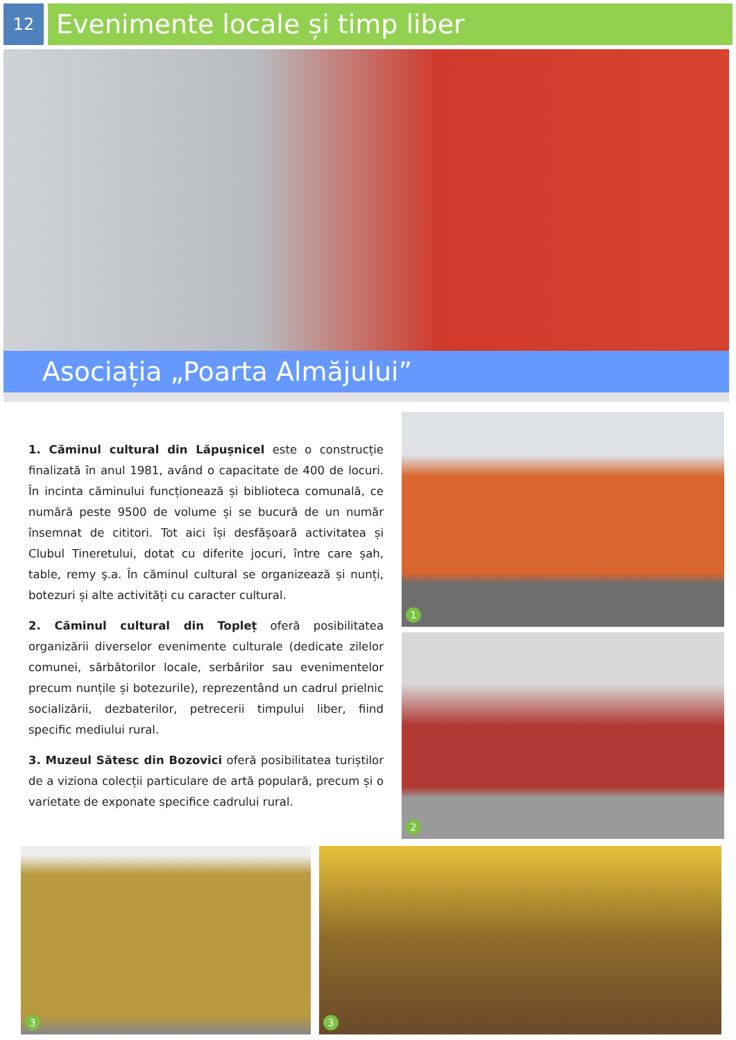12
Evenimente locale și timp liber
Asociația „Poarta Almăjului”
1. Căminul cultural din Lăpușnicel este o construcție finalizată în anul 1981, având o capacitate de 400 de locuri. În incinta căminului funcționează și biblioteca comunală, ce numără peste 9500 de volume și se bucură de un număr însemnat de cititori. Tot aici își desfășoară activitatea și Clubul Tineretului, dotat cu diferite jocuri, între care șah, table, remy ş.a. În căminul cultural se organizează și nunți, botezuri și alte activități cu caracter cultural.
2. Căminul cultural din Topleț oferă posibilitatea organizării diverselor evenimente culturale (dedicate zilelor comunei, sărbătorilor locale, serbărilor sau evenimentelor precum nunțile și botezurile), reprezentând un cadrul prielnic socializării, dezbaterilor, petrecerii timpului liber, fiind specific mediului rural.
3. Muzeul Sătesc din Bozovici oferă posibilitatea turiștilor de a viziona colecții particulare de artă populară, precum și o varietate de exponate specifice cadrului rural.
1
2
3
3